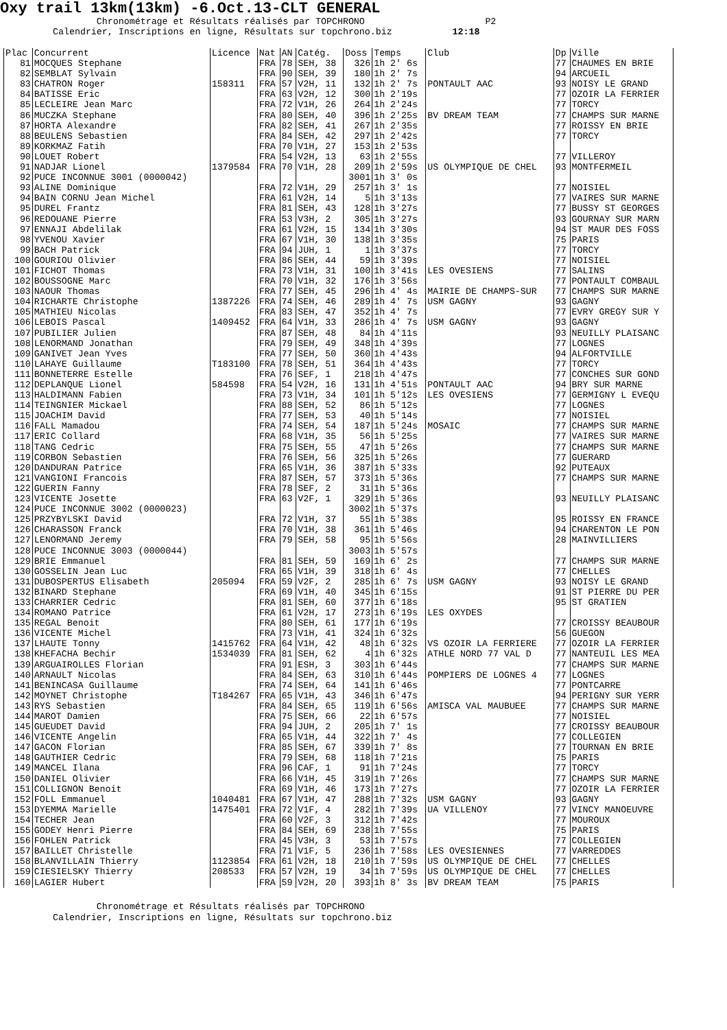Oxy trail 13km(13km) -6.Oct.13-CLT GENERAL
Chronométrage et Résultats réalisés par TOPCHRONO P2 Calendrier, Inscriptions en ligne, Résultats sur topchrono.biz 12:18
| Plac | Concurrent | Licence | Nat | AN | Catég. | Doss | Temps | Club | Dp | Ville |
| --- | --- | --- | --- | --- | --- | --- | --- | --- | --- | --- |
| 81 | MOCQUES Stephane | | FRA | 78 | SEH, 38 | 326 | 1h 2' 6s | | 77 | CHAUMES EN BRIE |
| 82 | SEMBLAT Sylvain | | FRA | 90 | SEH, 39 | 180 | 1h 2' 7s | | 94 | ARCUEIL |
| 83 | CHATRON Roger | 158311 | FRA | 57 | V2H, 11 | 132 | 1h 2' 7s | PONTAULT AAC | 93 | NOISY LE GRAND |
| 84 | BATISSE Eric | | FRA | 63 | V2H, 12 | 300 | 1h 2'19s | | 77 | OZOIR LA FERRIER |
| 85 | LECLEIRE Jean Marc | | FRA | 72 | V1H, 26 | 264 | 1h 2'24s | | 77 | TORCY |
| 86 | MUCZKA Stephane | | FRA | 80 | SEH, 40 | 396 | 1h 2'25s | BV DREAM TEAM | 77 | CHAMPS SUR MARNE |
| 87 | HORTA Alexandre | | FRA | 82 | SEH, 41 | 267 | 1h 2'35s | | 77 | ROISSY EN BRIE |
| 88 | BEULENS Sebastien | | FRA | 84 | SEH, 42 | 297 | 1h 2'42s | | 77 | TORCY |
| 89 | KORKMAZ Fatih | | FRA | 70 | V1H, 27 | 153 | 1h 2'53s | | | |
| 90 | LOUET Robert | | FRA | 54 | V2H, 13 | 63 | 1h 2'55s | | 77 | VILLEROY |
| 91 | NADJAR Lionel | 1379584 | FRA | 70 | V1H, 28 | 209 | 1h 2'59s | US OLYMPIQUE DE CHEL | 93 | MONTFERMEIL |
| 92 | PUCE INCONNUE 3001 (0000042) | | | | | 3001 | 1h 3' 0s | | | |
| 93 | ALINE Dominique | | FRA | 72 | V1H, 29 | 257 | 1h 3' 1s | | 77 | NOISIEL |
| 94 | BAIN CORNU Jean Michel | | FRA | 61 | V2H, 14 | 5 | 1h 3'13s | | 77 | VAIRES SUR MARNE |
| 95 | DUREL Frantz | | FRA | 81 | SEH, 43 | 128 | 1h 3'27s | | 77 | BUSSY ST GEORGES |
| 96 | REDOUANE Pierre | | FRA | 53 | V3H, 2 | 305 | 1h 3'27s | | 93 | GOURNAY SUR MARN |
| 97 | ENNAJI Abdelilak | | FRA | 61 | V2H, 15 | 134 | 1h 3'30s | | 94 | ST MAUR DES FOSS |
| 98 | YVENOU Xavier | | FRA | 67 | V1H, 30 | 138 | 1h 3'35s | | 75 | PARIS |
| 99 | BACH Patrick | | FRA | 94 | JUH, 1 | 1 | 1h 3'37s | | 77 | TORCY |
| 100 | GOURIOU Olivier | | FRA | 86 | SEH, 44 | 59 | 1h 3'39s | | 77 | NOISIEL |
| 101 | FICHOT Thomas | | FRA | 73 | V1H, 31 | 100 | 1h 3'41s | LES OVESIENS | 77 | SALINS |
| 102 | BOUSSOGNE Marc | | FRA | 70 | V1H, 32 | 176 | 1h 3'56s | | 77 | PONTAULT COMBAUL |
| 103 | NAOUR Thomas | | FRA | 77 | SEH, 45 | 296 | 1h 4' 4s | MAIRIE DE CHAMPS-SUR | 77 | CHAMPS SUR MARNE |
| 104 | RICHARTE Christophe | 1387226 | FRA | 74 | SEH, 46 | 289 | 1h 4' 7s | USM GAGNY | 93 | GAGNY |
| 105 | MATHIEU Nicolas | | FRA | 83 | SEH, 47 | 352 | 1h 4' 7s | | 77 | EVRY GREGY SUR Y |
| 106 | LEBOIS Pascal | 1409452 | FRA | 64 | V1H, 33 | 286 | 1h 4' 7s | USM GAGNY | 93 | GAGNY |
| 107 | PUBILIER Julien | | FRA | 87 | SEH, 48 | 84 | 1h 4'11s | | 93 | NEUILLY PLAISANC |
| 108 | LENORMAND Jonathan | | FRA | 79 | SEH, 49 | 348 | 1h 4'39s | | 77 | LOGNES |
| 109 | GANIVET Jean Yves | | FRA | 77 | SEH, 50 | 360 | 1h 4'43s | | 94 | ALFORTVILLE |
| 110 | LAHAYE Guillaume | T183100 | FRA | 78 | SEH, 51 | 364 | 1h 4'43s | | 77 | TORCY |
| 111 | BONNETERRE Estelle | | FRA | 76 | SEF, 1 | 218 | 1h 4'47s | | 77 | CONCHES SUR GOND |
| 112 | DEPLANQUE Lionel | 584598 | FRA | 54 | V2H, 16 | 131 | 1h 4'51s | PONTAULT AAC | 94 | BRY SUR MARNE |
| 113 | HALDIMANN Fabien | | FRA | 73 | V1H, 34 | 101 | 1h 5'12s | LES OVESIENS | 77 | GERMIGNY L EVEQU |
| 114 | TEINGNIER Mickael | | FRA | 88 | SEH, 52 | 86 | 1h 5'12s | | 77 | LOGNES |
| 115 | JOACHIM David | | FRA | 77 | SEH, 53 | 40 | 1h 5'14s | | 77 | NOISIEL |
| 116 | FALL Mamadou | | FRA | 74 | SEH, 54 | 187 | 1h 5'24s | MOSAIC | 77 | CHAMPS SUR MARNE |
| 117 | ERIC Collard | | FRA | 68 | V1H, 35 | 56 | 1h 5'25s | | 77 | VAIRES SUR MARNE |
| 118 | TANG Cedric | | FRA | 75 | SEH, 55 | 47 | 1h 5'26s | | 77 | CHAMPS SUR MARNE |
| 119 | CORBON Sebastien | | FRA | 76 | SEH, 56 | 325 | 1h 5'26s | | 77 | GUERARD |
| 120 | DANDURAN Patrice | | FRA | 65 | V1H, 36 | 387 | 1h 5'33s | | 92 | PUTEAUX |
| 121 | VANGIONI Francois | | FRA | 87 | SEH, 57 | 373 | 1h 5'36s | | 77 | CHAMPS SUR MARNE |
| 122 | GUERIN Fanny | | FRA | 78 | SEF, 2 | 31 | 1h 5'36s | | | |
| 123 | VICENTE Josette | | FRA | 63 | V2F, 1 | 329 | 1h 5'36s | | 93 | NEUILLY PLAISANC |
| 124 | PUCE INCONNUE 3002 (0000023) | | | | | 3002 | 1h 5'37s | | | |
| 125 | PRZYBYLSKI David | | FRA | 72 | V1H, 37 | 55 | 1h 5'38s | | 95 | ROISSY EN FRANCE |
| 126 | CHARASSON Franck | | FRA | 70 | V1H, 38 | 361 | 1h 5'46s | | 94 | CHARENTON LE PON |
| 127 | LENORMAND Jeremy | | FRA | 79 | SEH, 58 | 95 | 1h 5'56s | | 28 | MAINVILLIERS |
| 128 | PUCE INCONNUE 3003 (0000044) | | | | | 3003 | 1h 5'57s | | | |
| 129 | BRIE Emmanuel | | FRA | 81 | SEH, 59 | 169 | 1h 6' 2s | | 77 | CHAMPS SUR MARNE |
| 130 | GOSSELIN Jean Luc | | FRA | 65 | V1H, 39 | 318 | 1h 6' 4s | | 77 | CHELLES |
| 131 | DUBOSPERTUS Elisabeth | 205094 | FRA | 59 | V2F, 2 | 285 | 1h 6' 7s | USM GAGNY | 93 | NOISY LE GRAND |
| 132 | BINARD Stephane | | FRA | 69 | V1H, 40 | 345 | 1h 6'15s | | 91 | ST PIERRE DU PER |
| 133 | CHARRIER Cedric | | FRA | 81 | SEH, 60 | 377 | 1h 6'18s | | 95 | ST GRATIEN |
| 134 | ROMANO Patrice | | FRA | 61 | V2H, 17 | 273 | 1h 6'19s | LES OXYDES | | |
| 135 | REGAL Benoit | | FRA | 80 | SEH, 61 | 177 | 1h 6'19s | | 77 | CROISSY BEAUBOUR |
| 136 | VICENTE Michel | | FRA | 73 | V1H, 41 | 324 | 1h 6'32s | | 56 | GUEGON |
| 137 | LHAUTE Tonny | 1415762 | FRA | 64 | V1H, 42 | 48 | 1h 6'32s | VS OZOIR LA FERRIERE | 77 | OZOIR LA FERRIER |
| 138 | KHEFACHA Bechir | 1534039 | FRA | 81 | SEH, 62 | 4 | 1h 6'32s | ATHLE NORD 77 VAL D | 77 | NANTEUIL LES MEA |
| 139 | ARGUAIROLLES Florian | | FRA | 91 | ESH, 3 | 303 | 1h 6'44s | | 77 | CHAMPS SUR MARNE |
| 140 | ARNAULT Nicolas | | FRA | 84 | SEH, 63 | 310 | 1h 6'44s | POMPIERS DE LOGNES 4 | 77 | LOGNES |
| 141 | BENINCASA Guillaume | | FRA | 74 | SEH, 64 | 141 | 1h 6'46s | | 77 | PONTCARRE |
| 142 | MOYNET Christophe | T184267 | FRA | 65 | V1H, 43 | 346 | 1h 6'47s | | 94 | PERIGNY SUR YERR |
| 143 | RYS Sebastien | | FRA | 84 | SEH, 65 | 119 | 1h 6'56s | AMISCA VAL MAUBUEE | 77 | CHAMPS SUR MARNE |
| 144 | MAROT Damien | | FRA | 75 | SEH, 66 | 22 | 1h 6'57s | | 77 | NOISIEL |
| 145 | GUEUDET David | | FRA | 94 | JUH, 2 | 205 | 1h 7' 1s | | 77 | CROISSY BEAUBOUR |
| 146 | VICENTE Angelin | | FRA | 65 | V1H, 44 | 322 | 1h 7' 4s | | 77 | COLLEGIEN |
| 147 | GACON Florian | | FRA | 85 | SEH, 67 | 339 | 1h 7' 8s | | 77 | TOURNAN EN BRIE |
| 148 | GAUTHIER Cedric | | FRA | 79 | SEH, 68 | 118 | 1h 7'21s | | 75 | PARIS |
| 149 | MANCEL Ilana | | FRA | 96 | CAF, 1 | 91 | 1h 7'24s | | 77 | TORCY |
| 150 | DANIEL Olivier | | FRA | 66 | V1H, 45 | 319 | 1h 7'26s | | 77 | CHAMPS SUR MARNE |
| 151 | COLLIGNON Benoit | | FRA | 69 | V1H, 46 | 173 | 1h 7'27s | | 77 | OZOIR LA FERRIER |
| 152 | FOLL Emmanuel | 1040481 | FRA | 67 | V1H, 47 | 288 | 1h 7'32s | USM GAGNY | 93 | GAGNY |
| 153 | DYEMMA Marielle | 1475401 | FRA | 72 | V1F, 4 | 282 | 1h 7'39s | UA VILLENOY | 77 | VINCY MANOEUVRE |
| 154 | TECHER Jean | | FRA | 60 | V2F, 3 | 312 | 1h 7'42s | | 77 | MOUROUX |
| 155 | GODEY Henri Pierre | | FRA | 84 | SEH, 69 | 238 | 1h 7'55s | | 75 | PARIS |
| 156 | FOHLEN Patrick | | FRA | 45 | V3H, 3 | 53 | 1h 7'57s | | 77 | COLLEGIEN |
| 157 | BAILLET Christelle | | FRA | 71 | V1F, 5 | 236 | 1h 7'58s | LES OVESIENNES | 77 | VARREDDES |
| 158 | BLANVILLAIN Thierry | 1123854 | FRA | 61 | V2H, 18 | 210 | 1h 7'59s | US OLYMPIQUE DE CHEL | 77 | CHELLES |
| 159 | CIESIELSKY Thierry | 208533 | FRA | 57 | V2H, 19 | 34 | 1h 7'59s | US OLYMPIQUE DE CHEL | 77 | CHELLES |
| 160 | LAGIER Hubert | | FRA | 59 | V2H, 20 | 393 | 1h 8' 3s | BV DREAM TEAM | 75 | PARIS |
Chronométrage et Résultats réalisés par TOPCHRONO Calendrier, Inscriptions en ligne, Résultats sur topchrono.biz